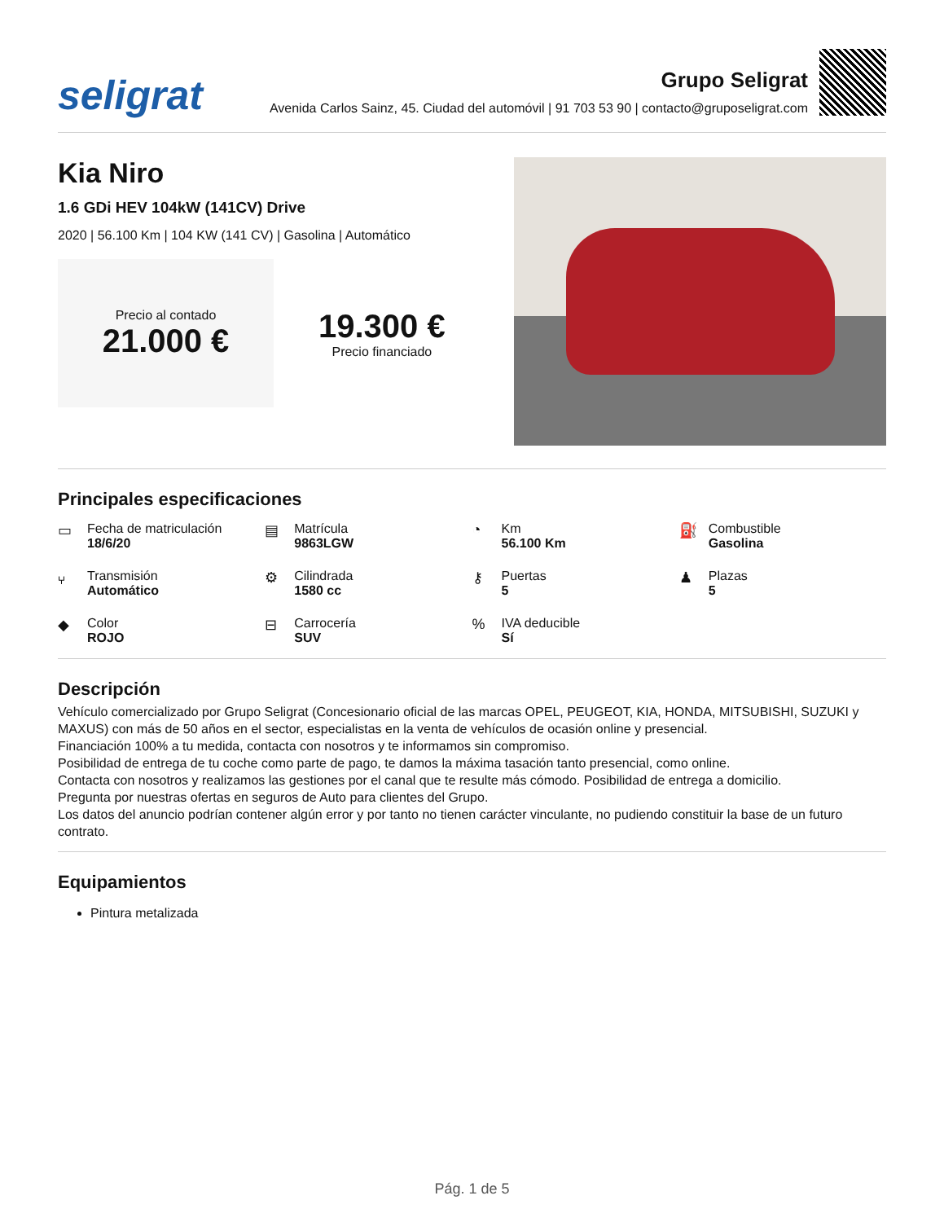seligrat
Grupo Seligrat
Avenida Carlos Sainz, 45. Ciudad del automóvil | 91 703 53 90 | contacto@gruposeligrat.com
Kia Niro
1.6 GDi HEV 104kW (141CV) Drive
2020 | 56.100 Km | 104 KW (141 CV) | Gasolina | Automático
Precio al contado
21.000 €
19.300 €
Precio financiado
Principales especificaciones
▭ Fecha de matriculación
18/6/20
▤ Matrícula
9863LGW
◔ Km
56.100 Km
⛽ Combustible
Gasolina
⑂ Transmisión
Automático
⚙ Cilindrada
1580 cc
⚷ Puertas
5
♟ Plazas
5
◆ Color
ROJO
⊟ Carrocería
SUV
% IVA deducible
Sí
Descripción
Vehículo comercializado por Grupo Seligrat (Concesionario oficial de las marcas OPEL, PEUGEOT, KIA, HONDA, MITSUBISHI, SUZUKI y MAXUS) con más de 50 años en el sector, especialistas en la venta de vehículos de ocasión online y presencial.
Financiación 100% a tu medida, contacta con nosotros y te informamos sin compromiso.
Posibilidad de entrega de tu coche como parte de pago, te damos la máxima tasación tanto presencial, como online.
Contacta con nosotros y realizamos las gestiones por el canal que te resulte más cómodo. Posibilidad de entrega a domicilio.
Pregunta por nuestras ofertas en seguros de Auto para clientes del Grupo.
Los datos del anuncio podrían contener algún error y por tanto no tienen carácter vinculante, no pudiendo constituir la base de un futuro contrato.
Equipamientos
Pintura metalizada
Pág. 1 de 5